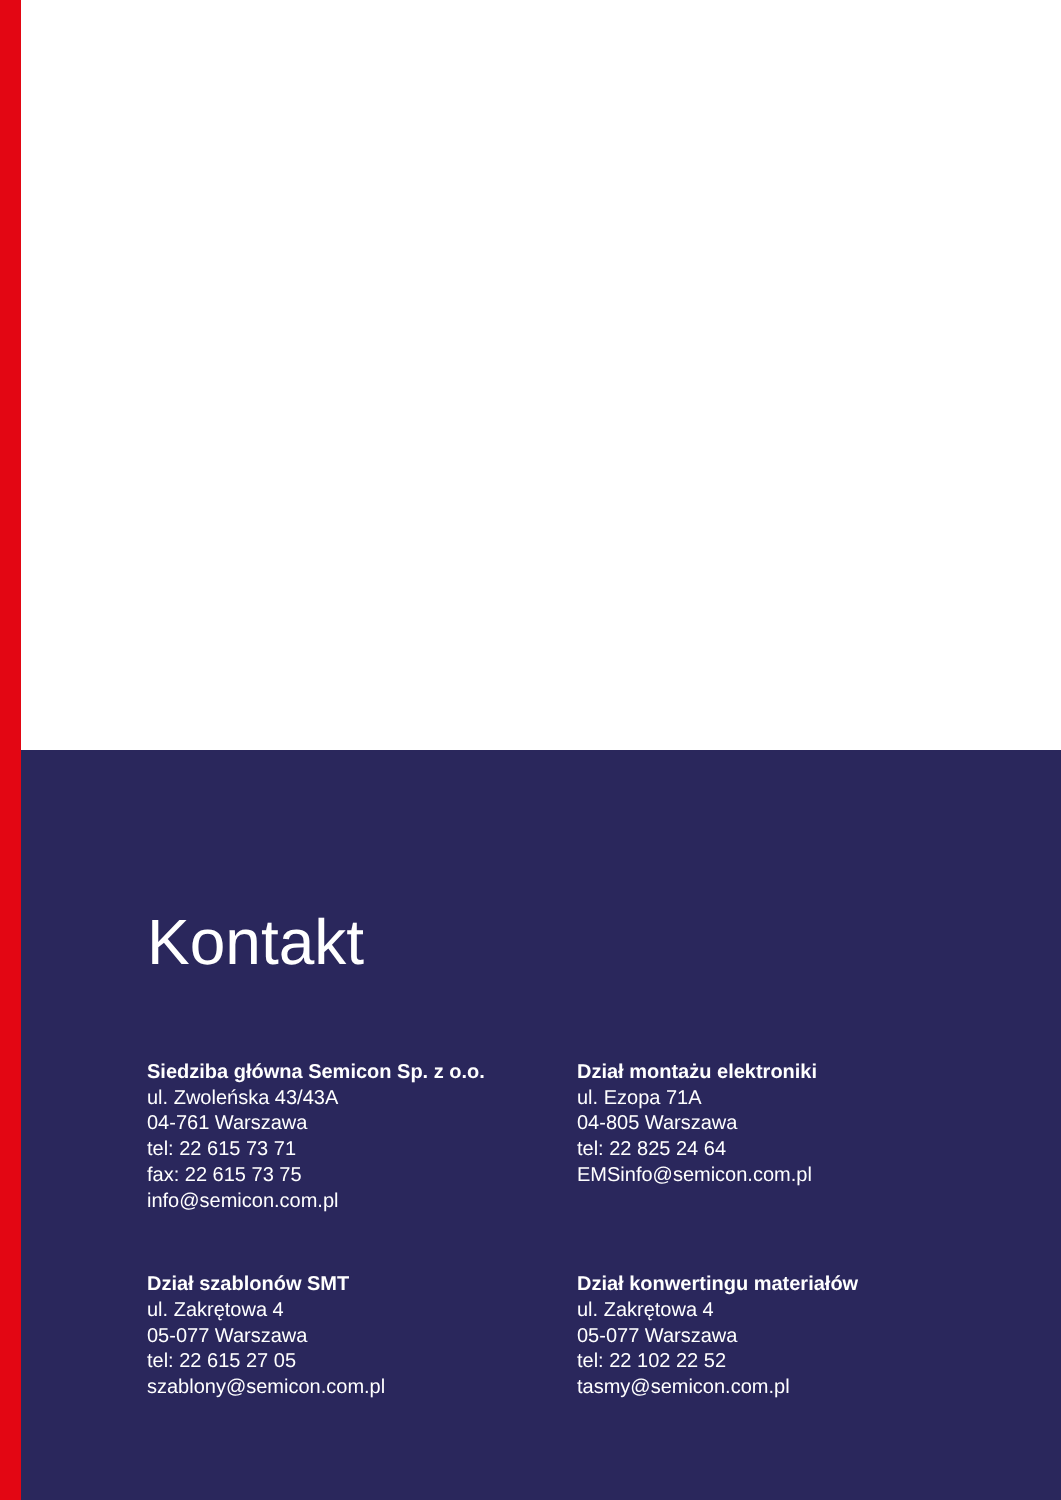Kontakt
Siedziba główna Semicon Sp. z o.o.
ul. Zwoleńska 43/43A
04-761 Warszawa
tel: 22 615 73 71
fax: 22 615 73 75
info@semicon.com.pl
Dział montażu elektroniki
ul. Ezopa 71A
04-805 Warszawa
tel: 22 825 24 64
EMSinfo@semicon.com.pl
Dział szablonów SMT
ul. Zakrętowa 4
05-077 Warszawa
tel: 22 615 27 05
szablony@semicon.com.pl
Dział konwertingu materiałów
ul. Zakrętowa 4
05-077 Warszawa
tel: 22 102 22 52
tasmy@semicon.com.pl